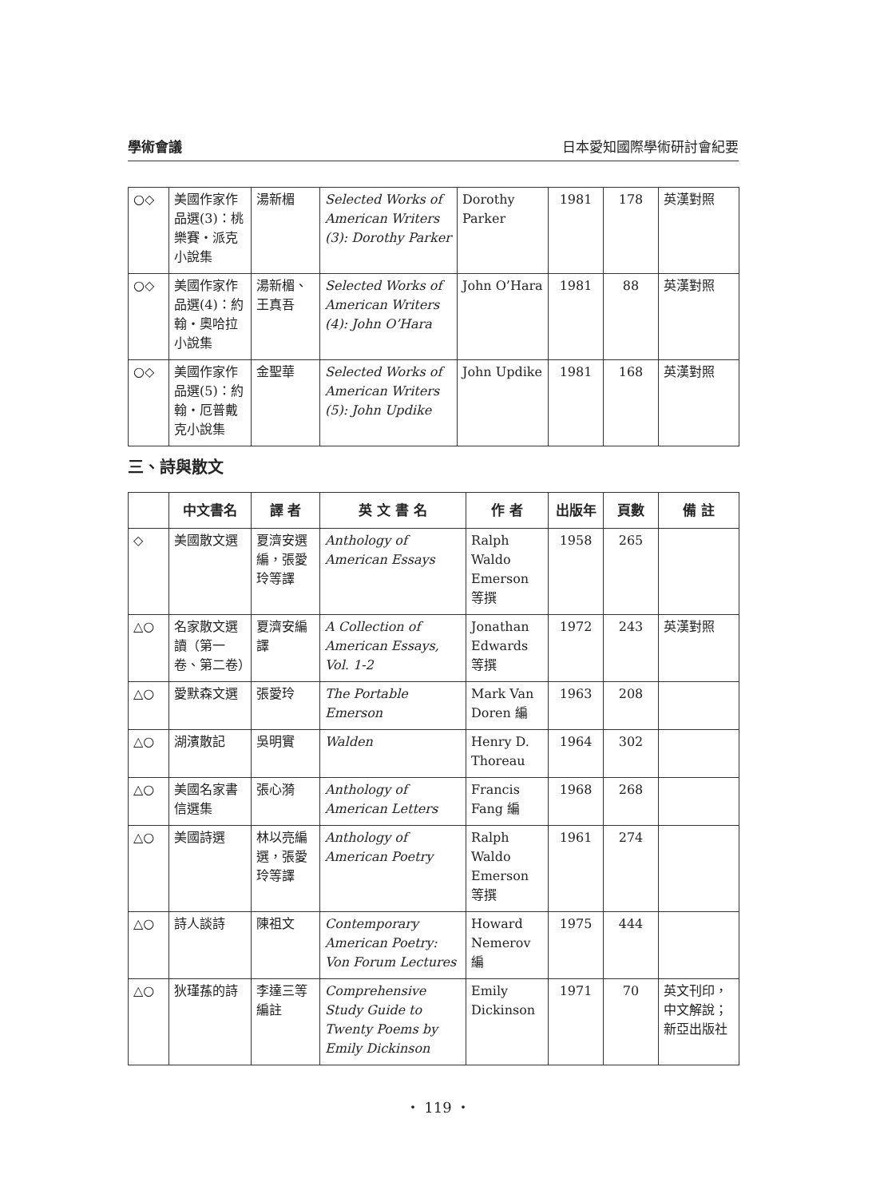學術會議 日本愛知國際學術研討會紀要
| ○◇ | 美國作家作品選(3)：桃樂賽・派克小說集 | 湯新楣 | Selected Works of American Writers (3): Dorothy Parker | Dorothy Parker | 1981 | 178 | 英漢對照 |
| ○◇ | 美國作家作品選(4)：約翰・奧哈拉小說集 | 湯新楣、王真吾 | Selected Works of American Writers (4): John O’Hara | John O’Hara | 1981 | 88 | 英漢對照 |
| ○◇ | 美國作家作品選(5)：約翰・厄普戴克小說集 | 金聖華 | Selected Works of American Writers (5): John Updike | John Updike | 1981 | 168 | 英漢對照 |
三、詩與散文
| | 中文書名 | 譯 者 | 英 文 書 名 | 作 者 | 出版年 | 頁數 | 備 註 |
| --- | --- | --- | --- | --- | --- | --- | --- |
| ◇ | 美國散文選 | 夏濟安選編，張愛玲等譯 | Anthology of American Essays | Ralph Waldo Emerson 等撰 | 1958 | 265 | |
| △○ | 名家散文選讀（第一卷、第二卷） | 夏濟安編譯 | A Collection of American Essays, Vol. 1-2 | Jonathan Edwards 等撰 | 1972 | 243 | 英漢對照 |
| △○ | 愛默森文選 | 張愛玲 | The Portable Emerson | Mark Van Doren 編 | 1963 | 208 | |
| △○ | 湖濱散記 | 吳明實 | Walden | Henry D. Thoreau | 1964 | 302 | |
| △○ | 美國名家書信選集 | 張心漪 | Anthology of American Letters | Francis Fang 編 | 1968 | 268 | |
| △○ | 美國詩選 | 林以亮編選，張愛玲等譯 | Anthology of American Poetry | Ralph Waldo Emerson 等撰 | 1961 | 274 | |
| △○ | 詩人談詩 | 陳祖文 | Contemporary American Poetry: Von Forum Lectures | Howard Nemerov 編 | 1975 | 444 | |
| △○ | 狄瑾蓀的詩 | 李達三等編註 | Comprehensive Study Guide to Twenty Poems by Emily Dickinson | Emily Dickinson | 1971 | 70 | 英文刊印，中文解說；新亞出版社 |
・ 119 ・